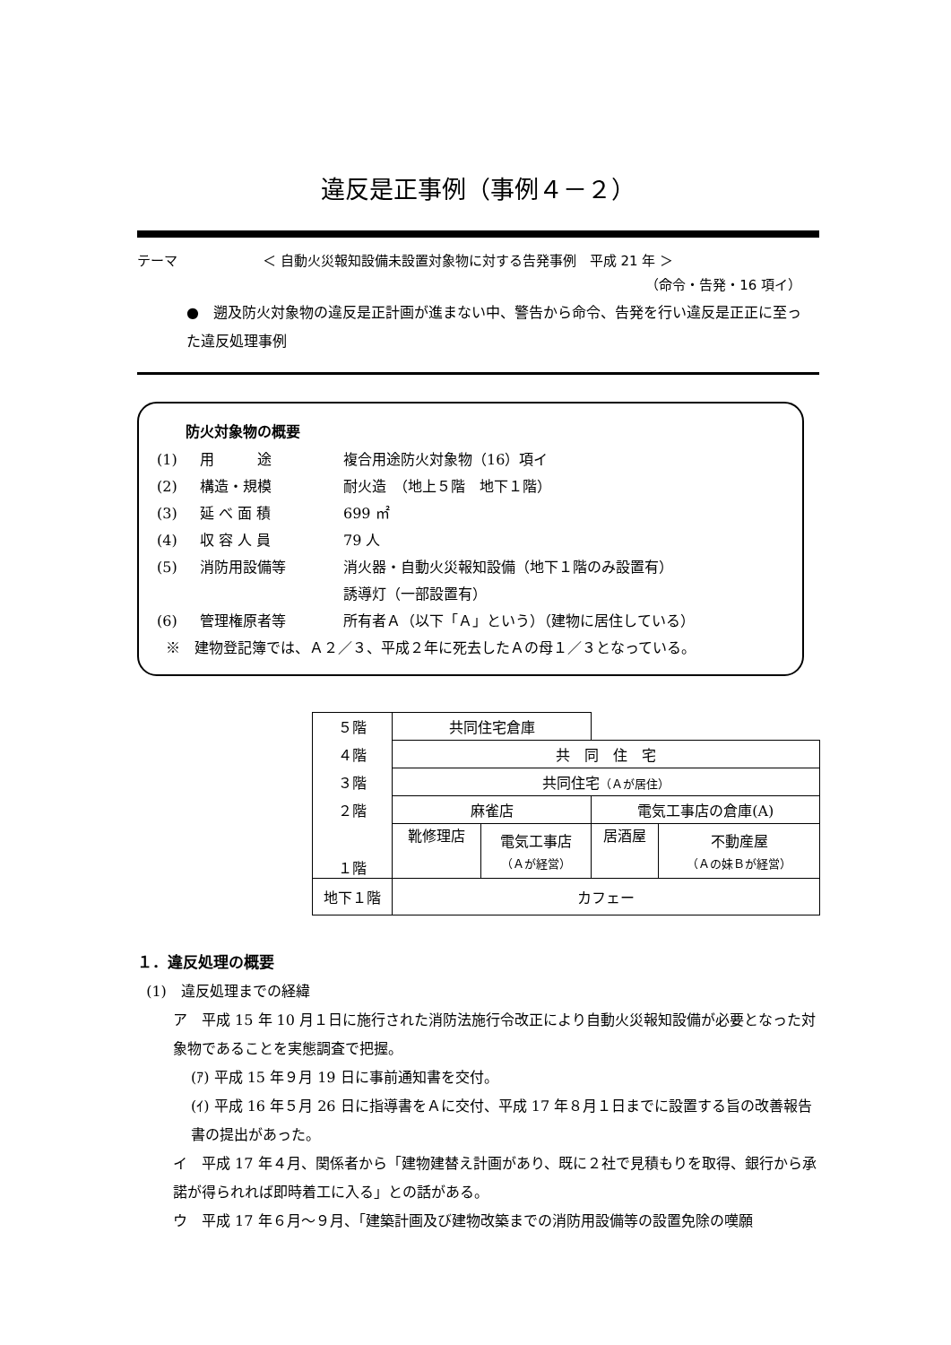違反是正事例（事例４－２）
テーマ ＜ 自動火災報知設備未設置対象物に対する告発事例　平成 21 年 ＞
（命令・告発・16 項イ）
●　遡及防火対象物の違反是正計画が進まない中、警告から命令、告発を行い違反是正正に至った違反処理事例
防火対象物の概要
(1) 用　　　途 複合用途防火対象物（16）項イ
(2) 構造・規模 耐火造　（地上５階　地下１階）
(3) 延 べ 面 積 699 ㎡
(4) 収 容 人 員 79 人
(5) 消防用設備等 消火器・自動火災報知設備（地下１階のみ設置有）
誘導灯（一部設置有）
(6) 管理権原者等 所有者Ａ（以下「Ａ」という）（建物に居住している）
※　建物登記簿では、Ａ２／３、平成２年に死去したＡの母１／３となっている。
| ５階 | 共同住宅倉庫 | | | |
| ４階 | 共 同 住 宅 | | | |
| ３階 | 共同住宅 （Ａが居住） | | | |
| ２階 | 麻雀店 | | 電気工事店の倉庫(A) | |
| １階 | 靴修理店 | 電気工事店 （Ａが経営） | 居酒屋 | 不動産屋 （Ａの妹Ｂが経営） |
| 地下１階 | カフェー | | | |
１．違反処理の概要
(1)　違反処理までの経緯
ア　平成 15 年 10 月１日に施行された消防法施行令改正により自動火災報知設備が必要となった対象物であることを実態調査で把握。
(ｱ) 平成 15 年９月 19 日に事前通知書を交付。
(ｲ) 平成 16 年５月 26 日に指導書をＡに交付、平成 17 年８月１日までに設置する旨の改善報告書の提出があった。
イ　平成 17 年４月、関係者から「建物建替え計画があり、既に２社で見積もりを取得、銀行から承諾が得られれば即時着工に入る」との話がある。
ウ　平成 17 年６月～９月、「建築計画及び建物改築までの消防用設備等の設置免除の嘆願